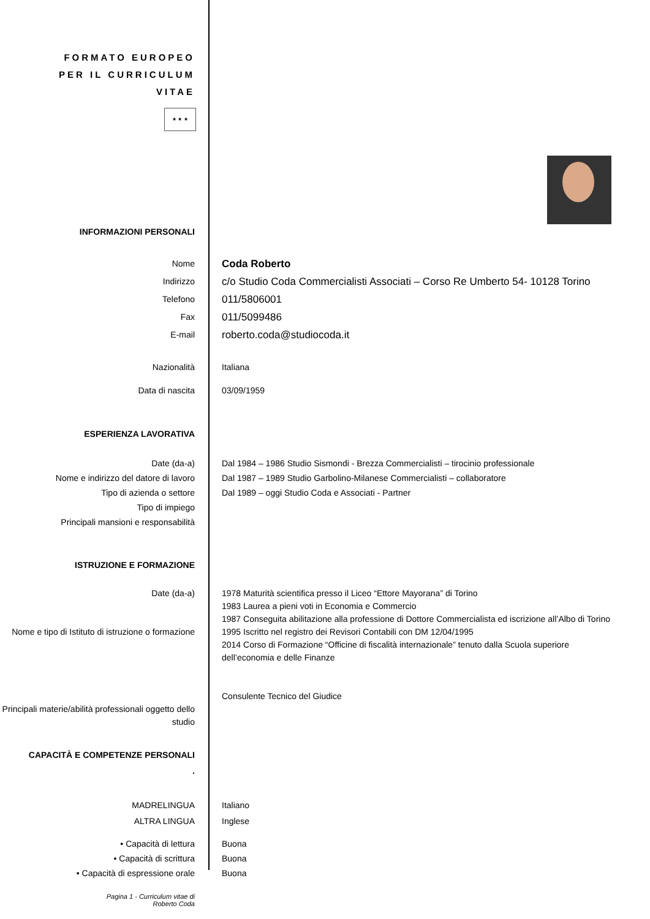FORMATO EUROPEO PER IL CURRICULUM VITAE
★ ★ ★
INFORMAZIONI PERSONALI
Nome
Indirizzo
Telefono
Fax
E-mail
Coda Roberto
c/o Studio Coda Commercialisti Associati – Corso Re Umberto 54- 10128 Torino
011/5806001
011/5099486
roberto.coda@studiocoda.it
Nazionalità Italiana
Data di nascita 03/09/1959
ESPERIENZA LAVORATIVA
Date (da-a)
Nome e indirizzo del datore di lavoro
Tipo di azienda o settore
Tipo di impiego
Principali mansioni e responsabilità
Dal 1984 – 1986 Studio Sismondi - Brezza Commercialisti – tirocinio professionale
Dal 1987 – 1989 Studio Garbolino-Milanese Commercialisti – collaboratore
Dal 1989 – oggi Studio Coda e Associati - Partner
ISTRUZIONE E FORMAZIONE
Date (da-a)
Nome e tipo di Istituto di istruzione o formazione
Principali materie/abilità professionali oggetto dello studio
1978 Maturità scientifica presso il Liceo “Ettore Mayorana” di Torino
1983 Laurea a pieni voti in Economia e Commercio
1987 Conseguita abilitazione alla professione di Dottore Commercialista ed iscrizione all’Albo di Torino
1995 Iscritto nel registro dei Revisori Contabili con DM 12/04/1995
2014 Corso di Formazione “Officine di fiscalità internazionale” tenuto dalla Scuola superiore dell’economia e delle Finanze
Consulente Tecnico del Giudice
CAPACITÀ E COMPETENZE PERSONALI
.
MADRELINGUA
ALTRA LINGUA
Italiano
Inglese
• Capacità di lettura
• Capacità di scrittura
• Capacità di espressione orale
Buona
Buona
Buona
Pagina 1 - Curriculum vitae di
Roberto Coda